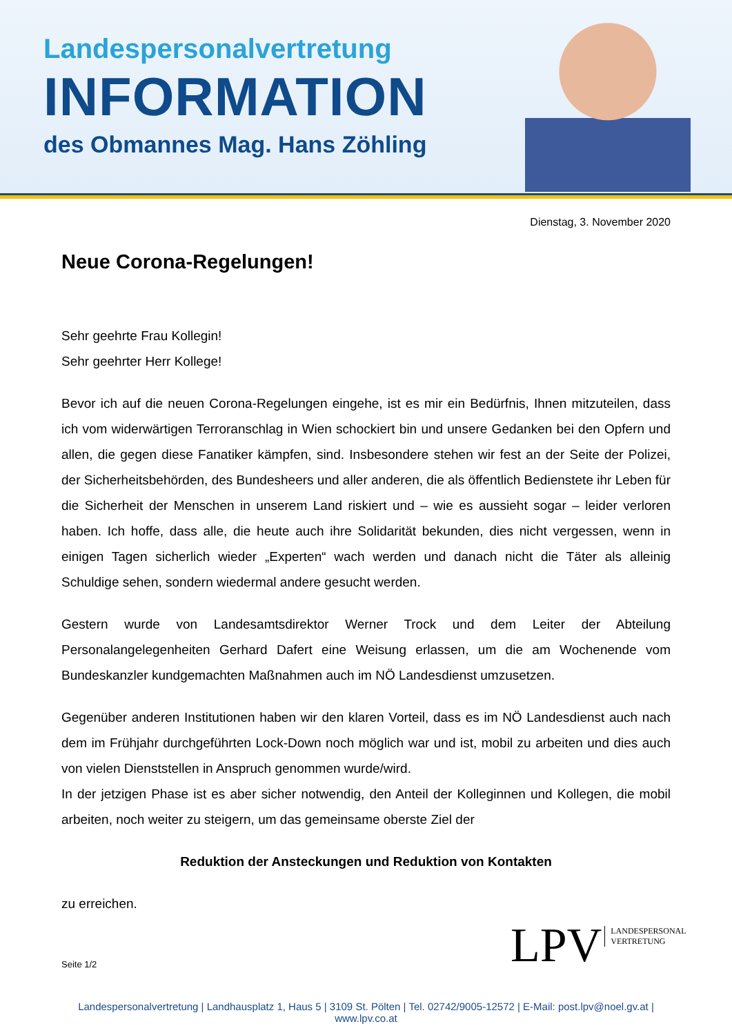Landespersonalvertretung
INFORMATION
des Obmannes Mag. Hans Zöhling
Dienstag, 3. November 2020
Neue Corona-Regelungen!
Sehr geehrte Frau Kollegin!
Sehr geehrter Herr Kollege!
Bevor ich auf die neuen Corona-Regelungen eingehe, ist es mir ein Bedürfnis, Ihnen mitzuteilen, dass ich vom widerwärtigen Terroranschlag in Wien schockiert bin und unsere Gedanken bei den Opfern und allen, die gegen diese Fanatiker kämpfen, sind. Insbesondere stehen wir fest an der Seite der Polizei, der Sicherheitsbehörden, des Bundesheers und aller anderen, die als öffentlich Bedienstete ihr Leben für die Sicherheit der Menschen in unserem Land riskiert und – wie es aussieht sogar – leider verloren haben. Ich hoffe, dass alle, die heute auch ihre Solidarität bekunden, dies nicht vergessen, wenn in einigen Tagen sicherlich wieder „Experten“ wach werden und danach nicht die Täter als alleinig Schuldige sehen, sondern wiedermal andere gesucht werden.
Gestern wurde von Landesamtsdirektor Werner Trock und dem Leiter der Abteilung Personalangelegenheiten Gerhard Dafert eine Weisung erlassen, um die am Wochenende vom Bundeskanzler kundgemachten Maßnahmen auch im NÖ Landesdienst umzusetzen.
Gegenüber anderen Institutionen haben wir den klaren Vorteil, dass es im NÖ Landesdienst auch nach dem im Frühjahr durchgeführten Lock-Down noch möglich war und ist, mobil zu arbeiten und dies auch von vielen Dienststellen in Anspruch genommen wurde/wird.
In der jetzigen Phase ist es aber sicher notwendig, den Anteil der Kolleginnen und Kollegen, die mobil arbeiten, noch weiter zu steigern, um das gemeinsame oberste Ziel der
Reduktion der Ansteckungen und Reduktion von Kontakten
zu erreichen.
Seite 1/2
LPV LANDESPERSONAL
VERTRETUNG
Landespersonalvertretung | Landhausplatz 1, Haus 5 | 3109 St. Pölten | Tel. 02742/9005-12572 | E-Mail: post.lpv@noel.gv.at | www.lpv.co.at